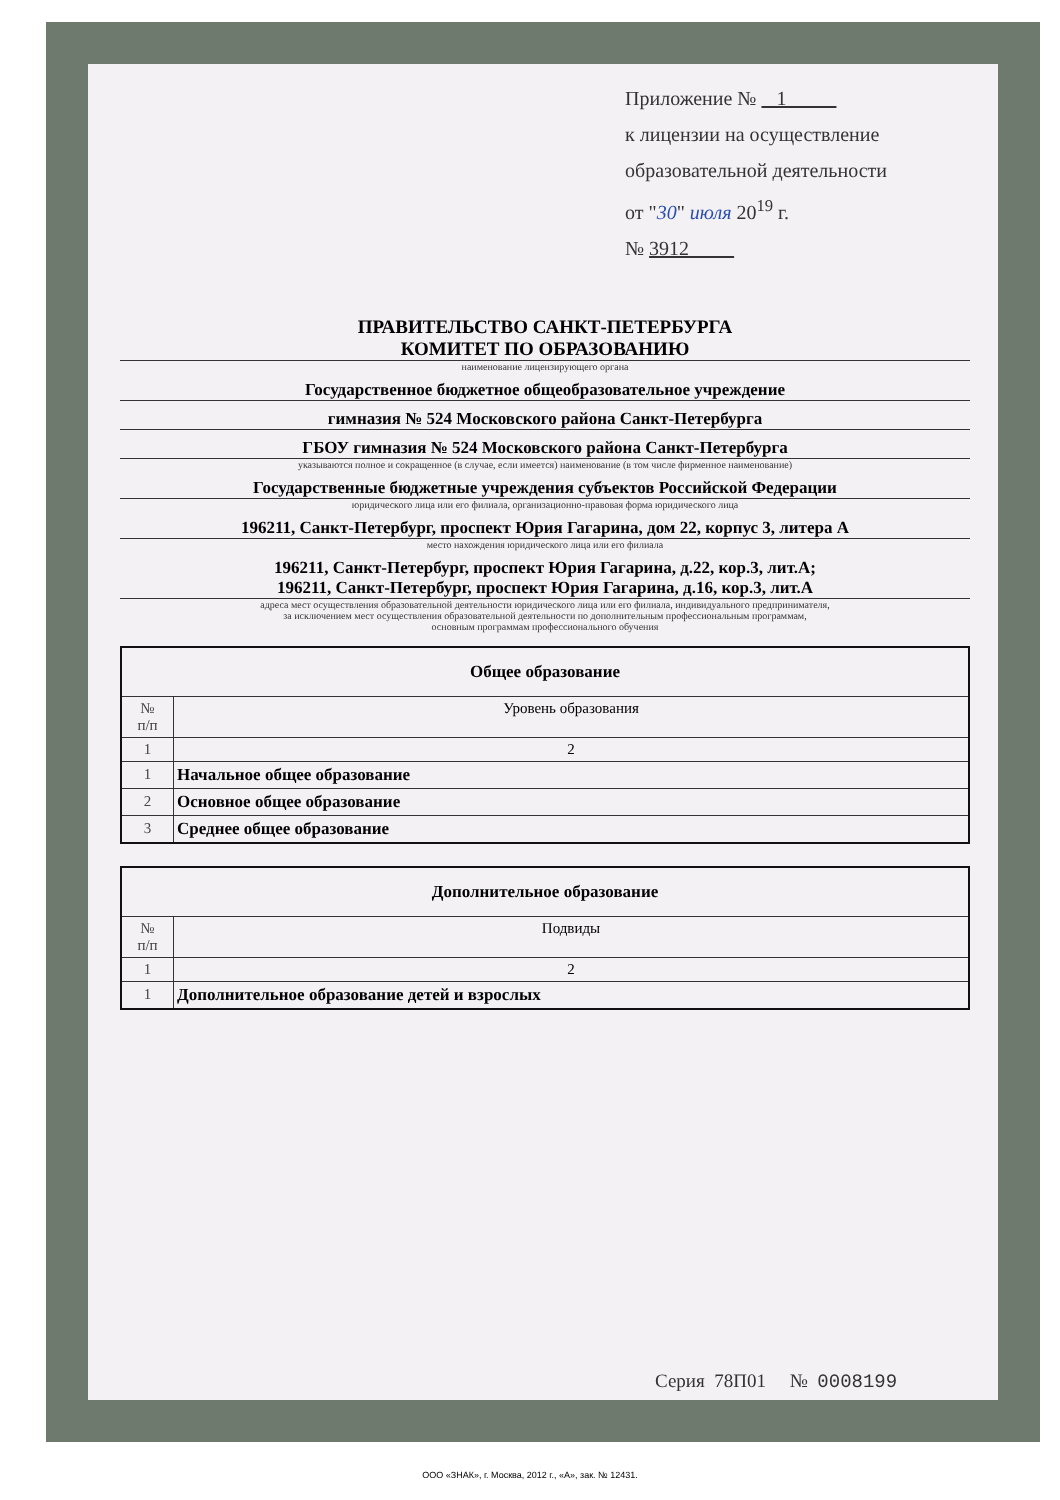Приложение № 1
к лицензии на осуществление
образовательной деятельности
от "30" июля 20<sup>19</sup> г.
№ 3912
ПРАВИТЕЛЬСТВО САНКТ-ПЕТЕРБУРГА
КОМИТЕТ ПО ОБРАЗОВАНИЮ
наименование лицензирующего органа
Государственное бюджетное общеобразовательное учреждение
гимназия № 524 Московского района Санкт-Петербурга
ГБОУ гимназия № 524 Московского района Санкт-Петербурга
указываются полное и сокращенное (в случае, если имеется) наименование (в том числе фирменное наименование)
Государственные бюджетные учреждения субъектов Российской Федерации
юридического лица или его филиала, организационно-правовая форма юридического лица
196211, Санкт-Петербург, проспект Юрия Гагарина, дом 22, корпус 3, литера А
место нахождения юридического лица или его филиала
196211, Санкт-Петербург, проспект Юрия Гагарина, д.22, кор.3, лит.А;
196211, Санкт-Петербург, проспект Юрия Гагарина, д.16, кор.3, лит.А
адреса мест осуществления образовательной деятельности юридического лица или его филиала, индивидуального предпринимателя,
за исключением мест осуществления образовательной деятельности по дополнительным профессиональным программам,
основным программам профессионального обучения
| Общее образование | |
| --- | --- |
| № п/п | Уровень образования |
| 1 | 2 |
| 1 | Начальное общее образование |
| 2 | Основное общее образование |
| 3 | Среднее общее образование |
| Дополнительное образование | |
| --- | --- |
| № п/п | Подвиды |
| 1 | 2 |
| 1 | Дополнительное образование детей и взрослых |
Серия 78П01 № 0008199
ООО «ЗНАК», г. Москва, 2012 г., «А», зак. № 12431.